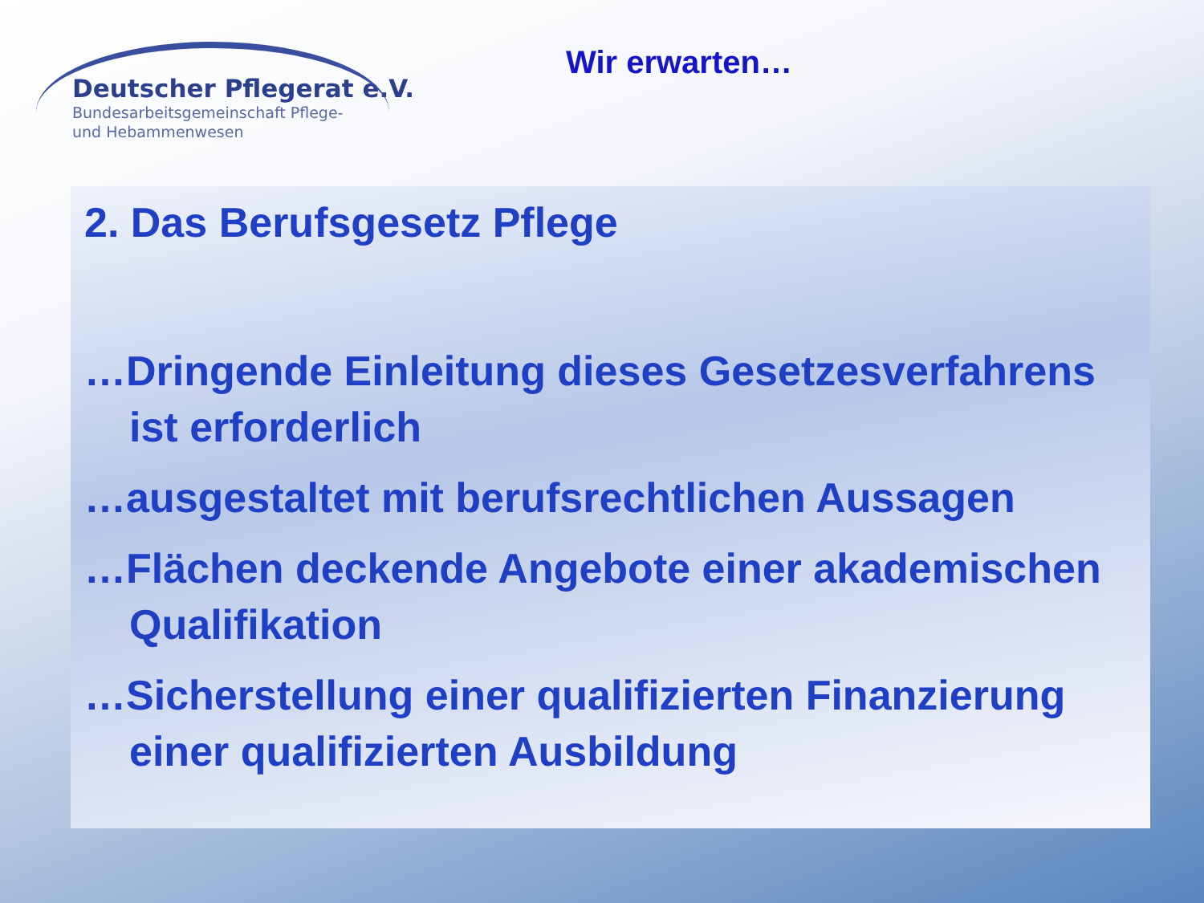Deutscher Pflegerat e.V.
Bundesarbeitsgemeinschaft Pflege-
und Hebammenwesen
Wir erwarten…
2. Das Berufsgesetz Pflege
…Dringende Einleitung dieses Gesetzesverfahrens ist erforderlich
…ausgestaltet mit berufsrechtlichen Aussagen
…Flächen deckende Angebote einer akademischen Qualifikation
…Sicherstellung einer qualifizierten Finanzierung einer qualifizierten Ausbildung